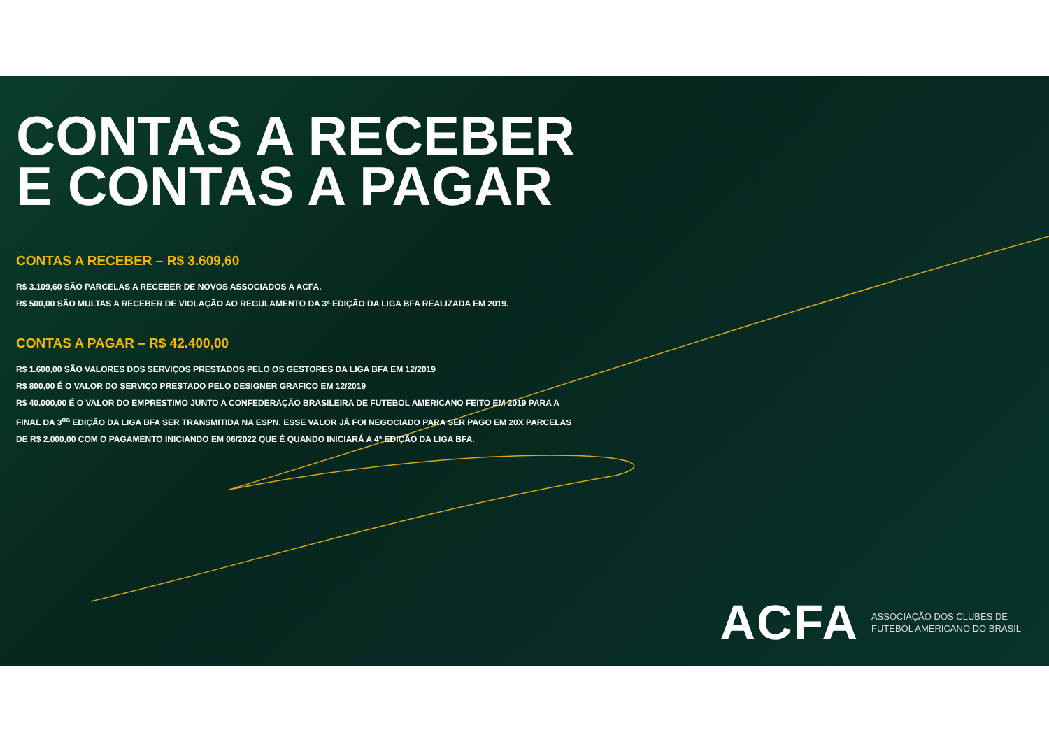CONTAS A RECEBER
E CONTAS A PAGAR
CONTAS A RECEBER – R$ 3.609,60
R$ 3.109,60 SÃO PARCELAS A RECEBER DE NOVOS ASSOCIADOS A ACFA.
R$ 500,00 SÃO MULTAS A RECEBER DE VIOLAÇÃO AO REGULAMENTO DA 3ª EDIÇÃO DA LIGA BFA REALIZADA EM 2019.
CONTAS A PAGAR – R$ 42.400,00
R$ 1.600,00 SÃO VALORES DOS SERVIÇOS PRESTADOS PELO OS GESTORES DA LIGA BFA EM 12/2019
R$ 800,00 É O VALOR DO SERVIÇO PRESTADO PELO DESIGNER GRAFICO EM 12/2019
R$ 40.000,00 É O VALOR DO EMPRESTIMO JUNTO A CONFEDERAÇÃO BRASILEIRA DE FUTEBOL AMERICANO FEITO EM 2019 PARA A
FINAL DA 3<sup>oa</sup> EDIÇÃO DA LIGA BFA SER TRANSMITIDA NA ESPN. ESSE VALOR JÁ FOI NEGOCIADO PARA SER PAGO EM 20X PARCELAS
DE R$ 2.000,00 COM O PAGAMENTO INICIANDO EM 06/2022 QUE É QUANDO INICIARÁ A 4ª EDIÇÃO DA LIGA BFA.
ACFA ASSOCIAÇÃO DOS CLUBES DE
FUTEBOL AMERICANO DO BRASIL